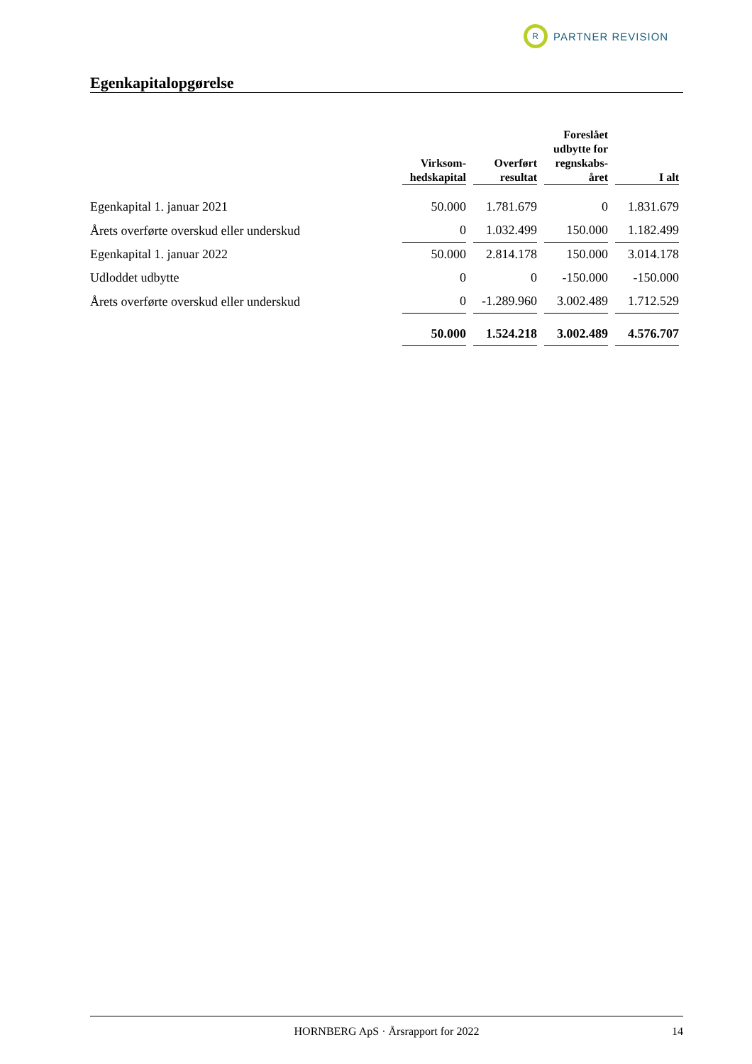R
PARTNER REVISION
Egenkapitalopgørelse
| | Virksom- hedskapital | Overført resultat | Foreslået udbytte for regnskabs- året | I alt |
| --- | --- | --- | --- | --- |
| Egenkapital 1. januar 2021 | 50.000 | 1.781.679 | 0 | 1.831.679 |
| Årets overførte overskud eller underskud | 0 | 1.032.499 | 150.000 | 1.182.499 |
| Egenkapital 1. januar 2022 | 50.000 | 2.814.178 | 150.000 | 3.014.178 |
| Udloddet udbytte | 0 | 0 | -150.000 | -150.000 |
| Årets overførte overskud eller underskud | 0 | -1.289.960 | 3.002.489 | 1.712.529 |
| | 50.000 | 1.524.218 | 3.002.489 | 4.576.707 |
HORNBERG ApS · Årsrapport for 2022 14